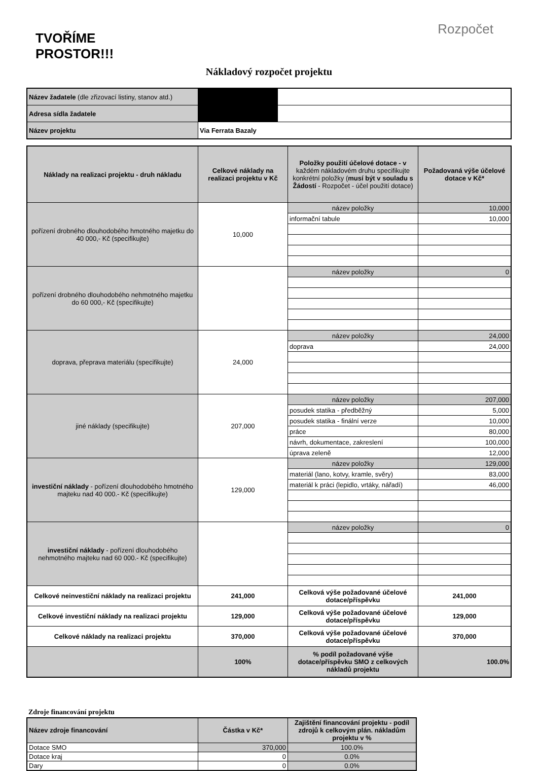TVOŘÍME
PROSTOR!!!
Rozpočet
Nákladový rozpočet projektu
| Název žadatele (dle zřizovací listiny, stanov atd.) | | |
| Adresa sídla žadatele | | |
| Název projektu | Via Ferrata Bazaly | |
| Náklady na realizaci projektu - druh nákladu | Celkové náklady na realizaci projektu v Kč | Položky použití účelové dotace - v každém nákladovém druhu specifikujte konkrétní položky ( musí být v souladu s Žádostí - Rozpočet - účel použití dotace) | Požadovaná výše účelové dotace v Kč* |
| --- | --- | --- | --- |
| pořízení drobného dlouhodobého hmotného majetku do 40 000,- Kč (specifikujte) | 10,000 | název položky | 10,000 |
| | | informační tabule | 10,000 |
| pořízení drobného dlouhodobého nehmotného majetku do 60 000,- Kč (specifikujte) | | název položky | 0 |
| doprava, přeprava materiálu (specifikujte) | 24,000 | název položky | 24,000 |
| | | doprava | 24,000 |
| jiné náklady (specifikujte) | 207,000 | název položky | 207,000 |
| | | posudek statika - předběžný | 5,000 |
| | | posudek statika - finální verze | 10,000 |
| | | práce | 80,000 |
| | | návrh, dokumentace, zakreslení | 100,000 |
| | | úprava zeleně | 12,000 |
| investiční náklady - pořízení dlouhodobého hmotného majteku nad 40 000.- Kč (specifikujte) | 129,000 | název položky | 129,000 |
| | | materiál (lano, kotvy, kramle, svěry) | 83,000 |
| | | materiál k práci (lepidlo, vrtáky, nářadí) | 46,000 |
| investiční náklady - pořízení dlouhodobého nehmotného majteku nad 60 000.- Kč (specifikujte) | | název položky | 0 |
| Celkové neinvestiční náklady na realizaci projektu | 241,000 | Celková výše požadované účelové dotace/příspěvku | 241,000 |
| Celkové investiční náklady na realizaci projektu | 129,000 | Celková výše požadované účelové dotace/příspěvku | 129,000 |
| Celkové náklady na realizaci projektu | 370,000 | Celková výše požadované účelové dotace/příspěvku | 370,000 |
| | 100% | % podíl požadované výše dotace/příspěvku SMO z celkových nákladů projektu | 100.0% |
Zdroje financování projektu
| Název zdroje financování | Částka v Kč* | Zajištění financování projektu - podíl zdrojů k celkovým plán. nákladům projektu v % |
| Dotace SMO | 370,000 | 100.0% |
| Dotace kraj | 0 | 0.0% |
| Dary | 0 | 0.0% |